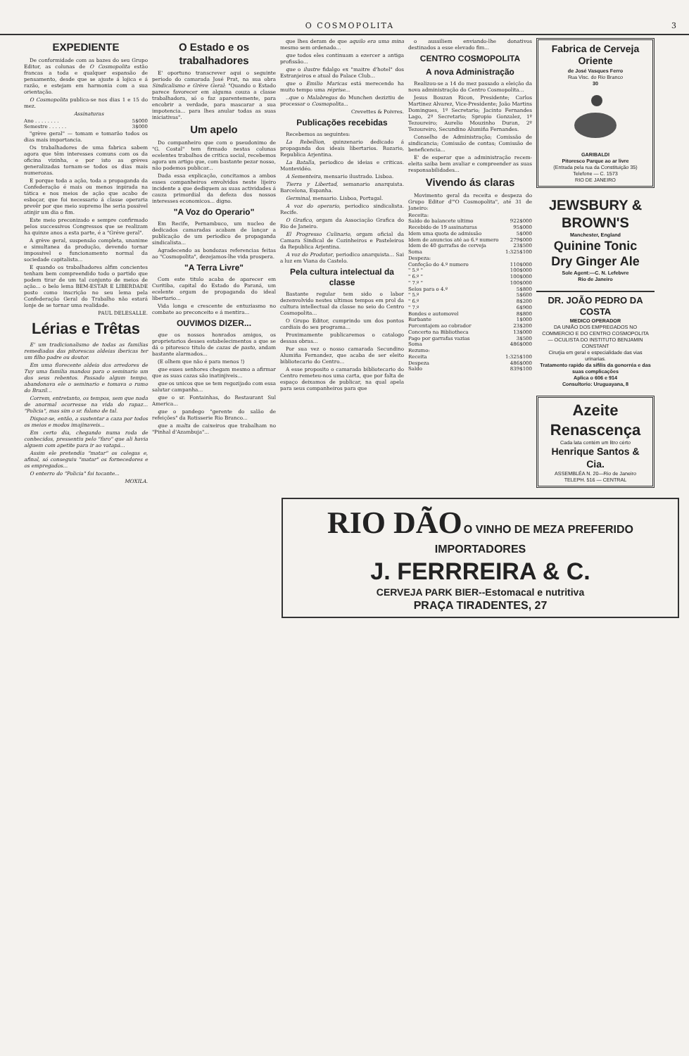O COSMOPOLITA 3
EXPEDIENTE
De conformidade com as bazes do seu Grupo Editor, as colunas de O Cosmopolita estão francas a toda e qualquer espansão de pensamento, desde que se ajuste á lojica e á razão, e estejam em harmonia com a sua orientação.
O Cosmopolita publica-se nos dias 1 e 15 do mez.
Assinaturas
| Ano . . . . . . . . | 5$000 |
| Semestre . . . . . . | 3$000 |
"grève geral" — tomam e tomarão todos os dias mais importancia.
Os trabalhadores de uma fabrica sabem agora que têm interesses comuns com os da oficina vizinha, e por isto as grèves generalizadas tornam-se todos os dias mais numerozas.
E porque toda a ação, toda a propaganda da Confederação é mais ou menos inpirada na tática e nos meios de ação que acabo de esboçar, que foi necessario á classe operaria prevêr por que meio supremo lhe seria possivel atinjir um dia o fim.
Este meio preconizado e sempre confirmado pelos successivos Congressos que se realizam ha quinze anos a esta parte, é a "Gréve geral".
A grève geral, suspensão completa, unanime e simultanea da produção, devendo tornar impossivel o funcionamento normal da sociedade capitalista...
E quando os trabalhadores alfim concientes tenham bem compreendido todo o partido que podem tirar de um tal conjunto de meios de ação... o belo lema BEM-ESTAR E LIBERDADE posto como inscrição no seu lema pela Confederação Geral do Trabalho não estará lonje de se tornar uma realidade.
PAUL DELESALLE.
Lérias e Trêtas
E' um tradicionalismo de todas as familias remediadas das pitorescas aldeias ibericas ter um filho padre ou doutor.
Em uma florecente aldeia dos arredores de Tuy uma familia mandou para o seminario um dos seus rebentos. Passado algum tempo, abandonava ele o seminario e tomava o rumo do Brazil...
Correm, entretanto, os tempos, sem que nada de anormal ocorresse na vida do rapaz... "Policia", mas sim o sr. fulano de tal.
Dispoz-se, então, a sustentar a caza por todos os meios e modos imajinaveis...
Em certo dia, chegando numa roda de conhecidos, pressentiu pelo "faro" que ali havia alguem com apetite para ir ao vatapá...
Assim ele pretendia "matar" os colegas e, afinal, só conseguiu "matar" os fornecedores e os empregados...
O enterro do "Policia" foi tocante...
MOXILA.
O Estado e os trabalhadores
E' oportuno transcrever aqui o seguinte periodo do camarada José Prat, na sua obra Sindicalismo e Grève Geral: "Quando o Estado parece favorecer em alguma couza a classe trabalhadora, só o faz aparentemente, para encobrir a verdade, para mascarar a sua impotencia... para lhes anular todas as suas iniciativas".
Um apelo
Do companheiro que com o pseudonimo de "G. Costal" tem firmado nestas colunas ecelentes trabalhos de critica social, recebemos agora um artigo que, com bastante pezar nosso, não podemos publicar...
Dada essa explicação, concitamos a ambos esses companheiros envolvidos neste lijeiro incidente a que dediquem as suas actividades á cauza primordial da defeza dos nossos interesses economicos... digno.
"A Voz do Operario"
Em Recife, Pernambuco, um nucleo de dedicados camaradas acabam de lançar a publicação de um periodico de propaganda sindicalista...
Agradecendo as bondozas referencias feitas ao "Cosmopolita", dezejamos-lhe vida prospera.
"A Terra Livre"
Com este titulo acaba de aparecer em Curitiba, capital do Estado do Paraná, um ecelente orgam de propaganda do ideal libertario...
Vida longa e crescente de entuziasmo no combate ao preconceito e á mentira...
OUVIMOS DIZER...
que os nossos honrados amigos, os proprietarios desses estabelecimentos a que se dá o pitoresco titulo de cazas de pasto, andam bastante alarmados...
(E olhem que não é para menos !)
que esses senhores chegam mesmo a afirmar que as suas cazas são inatinjiveis...
que os unicos que se tem regozijado com essa salutar campanha...
que o sr. Fontainhas, do Restaurant Sul America...
que o pandego "gerente do salão de refeições" da Rotisserie Rio Branco...
que a malta de caixeiros que trabalham no "Pinhal d'Azambuja"...
que lhes deram de que aquilo era uma mina mesmo sem ordenado...
que todos eles continuam a ezercer a antiga profissão...
que o ilustre fidalgo ex "maitre d'hotel" dos Estranjeiros e atual do Palace Club...
que o Emilio Maricas está merecendo ha muito tempo uma réprise...
..que o Malabregas do Munchen deziztiu de processar o Cosmopolita...
Crevettes & Poivres.
Publicações recebidas
Recebemos as seguintes:
La Rebellion, quinzenario dedicado á propaganda dos ideais libertarios. Rozario, Republica Arjentina.
La Batalla, periodico de ideias e criticas. Montevidéo.
A Sementeira, mensario ilustrado. Lisboa.
Tierra y Libertad, semanario anarquista. Barcelona, Espanha.
Germinal, mensario. Lisboa, Portugal.
A voz do operario, periodico sindicalista. Recife.
O Grafico, orgam da Associação Grafica do Rio de Janeiro.
El Progresso Culinario, orgam oficial da Camara Sindical de Cozinheiros e Pasteleiros da Republica Arjentina.
A voz do Produtor, periodico anarquista... Sai a luz em Viana do Castelo.
Pela cultura intelectual da classe
Bastante regular tem sido o labor dezenvolvido nestes ultimos tempos em prol da cultura intellectual da classe no seio do Centro Cosmopolita...
O Grupo Editor, cumprindo um dos pontos cardiais do seu programa...
Proximamente publicaremos o catalogo dessas obras...
Por sua vez o nosso camarada Secundino Alumiña Fernandez, que acaba de ser eleito bibliotecario do Centro...
A esse proposito o camarada bibliotecario do Centro remeteu-nos uma carta, que por falta de espaço deixamos de publicar, na qual apela para seus companheiros para que
o aussiliem enviando-lhe donativos destinados a esse elevado fim...
CENTRO COSMOPOLITA
A nova Administração
Realizou-se a 14 do mez passado a eleição da nova administração do Centro Cosmopolita...
Jesus Bouzan Ricon, Presidente; Carlos Martinez Alvarez, Vice-Presidente; João Martins Domingues, 1º Secretario; Jacinto Fernandes Lago, 2º Secretario; Spropio Gonzalez, 1º Tezoureiro; Aurelio Mouzinho Duran, 2º Tezoureiro, Secundino Alumiña Fernandes.
Conselho de Administração; Comissão de sindicancia; Comissão de contas; Comissão de beneficencia...
E' de esperar que a administração recem-eleita saiba bem avaliar e compreender as suas responsabilidades...
Vivendo ás claras
Movimento geral da receita e despeza do Grupo Editor d'"O Cosmopolita", até 31 de Janeiro:
| Receita: | |
| Saldo do balancete ultimo | 922$000 |
| Recebido de 19 assinaturas | 95$000 |
| Idem uma quota de admissão | 5$000 |
| Idem de anuncios até ao 6.º numero | 279$000 |
| Idem de 40 garrafas de cerveja | 23$500 |
| Soma | 1:325$100 |
| Despeza: | |
| Confeção do 4.º numero | 110$000 |
| " 5.º " | 100$000 |
| " 6.º " | 100$000 |
| " 7.º " | 100$000 |
| Selos para o 4.º | 5$800 |
| " 5.º | 5$600 |
| " 6.º | 8$200 |
| " 7.º | 6$900 |
| Bondes e automovel | 8$800 |
| Barbante | 1$000 |
| Porcentajem ao cobrador | 23$200 |
| Concerto na Bibliotheca | 13$000 |
| Pago por garrafas vazias | 3$500 |
| Soma | 486$000 |
| Rezumo: | |
| Receita | 1:325$100 |
| Despeza | 486$000 |
| Saldo | 839$100 |
Fabrica de Cerveja Oriente
de José Vasques Ferro
Rua Visc. do Rio Branco
30
GARIBALDI
Pitoresco Parque ao ar livre
(Entrada pela rua da Constituição 35)
Telefone — C. 1573
RIO DE JANEIRO
JEWSBURY & BROWN'S
Manchester, England
Quinine Tonic
Dry Ginger Ale
Sole Agent:—C. N. Lefebvre
Rio de Janeiro
DR. JOÃO PEDRO DA COSTA
MEDICO OPERADOR
DA UNIÃO DOS EMPREGADOS NO COMMERCIO E DO CENTRO COSMOPOLITA — OCULISTA DO INSTITUTO BENJAMIN CONSTANT
Cirurjia em geral e especialidade das vias urinarias.
Tratamento rapido da sifilis da gonorréa e das suas complicações
Aplica o 606 e 914
Consultorio: Uruguayana, 8
Azeite Renascença
Cada lata contém um litro cérto
Henrique Santos & Cia.
ASSEMBLÉA N. 20—Rio de Janeiro
TELEPH. 516 — CENTRAL
RIO DÃO O VINHO DE MEZA PREFERIDO
IMPORTADORES
J. FERRREIRA & C.
CERVEJA PARK BIER--Estomacal e nutritiva
PRAÇA TIRADENTES, 27